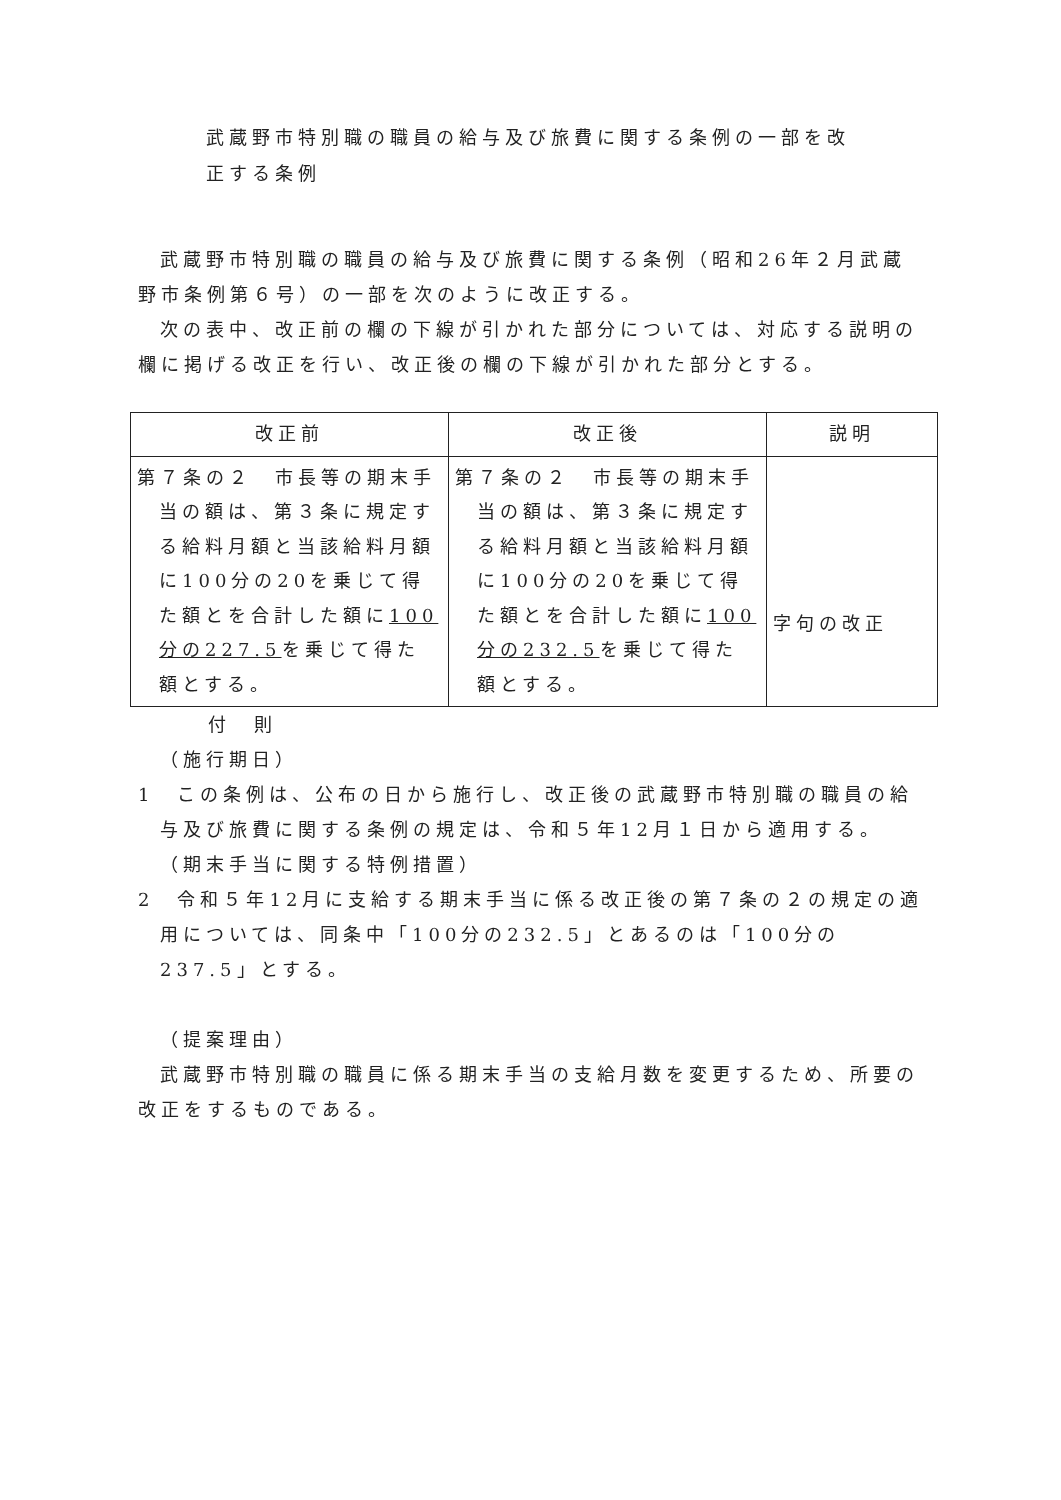武蔵野市特別職の職員の給与及び旅費に関する条例の一部を改
正する条例
武蔵野市特別職の職員の給与及び旅費に関する条例（昭和26年２月武蔵野市条例第６号）の一部を次のように改正する。
次の表中、改正前の欄の下線が引かれた部分については、対応する説明の欄に掲げる改正を行い、改正後の欄の下線が引かれた部分とする。
| 改正前 | 改正後 | 説明 |
| --- | --- | --- |
| 第７条の２ 市長等の期末手当の額は、第３条に規定する給料月額と当該給料月額に100分の20を乗じて得た額とを合計した額に 100分の227.5 を乗じて得た額とする。 | 第７条の２ 市長等の期末手当の額は、第３条に規定する給料月額と当該給料月額に100分の20を乗じて得た額とを合計した額に 100分の232.5 を乗じて得た額とする。 | 字句の改正 |
付　則
（施行期日）
1　この条例は、公布の日から施行し、改正後の武蔵野市特別職の職員の給与及び旅費に関する条例の規定は、令和５年12月１日から適用する。
（期末手当に関する特例措置）
2　令和５年12月に支給する期末手当に係る改正後の第７条の２の規定の適用については、同条中「100分の232.5」とあるのは「100分の237.5」とする。
（提案理由）
武蔵野市特別職の職員に係る期末手当の支給月数を変更するため、所要の改正をするものである。